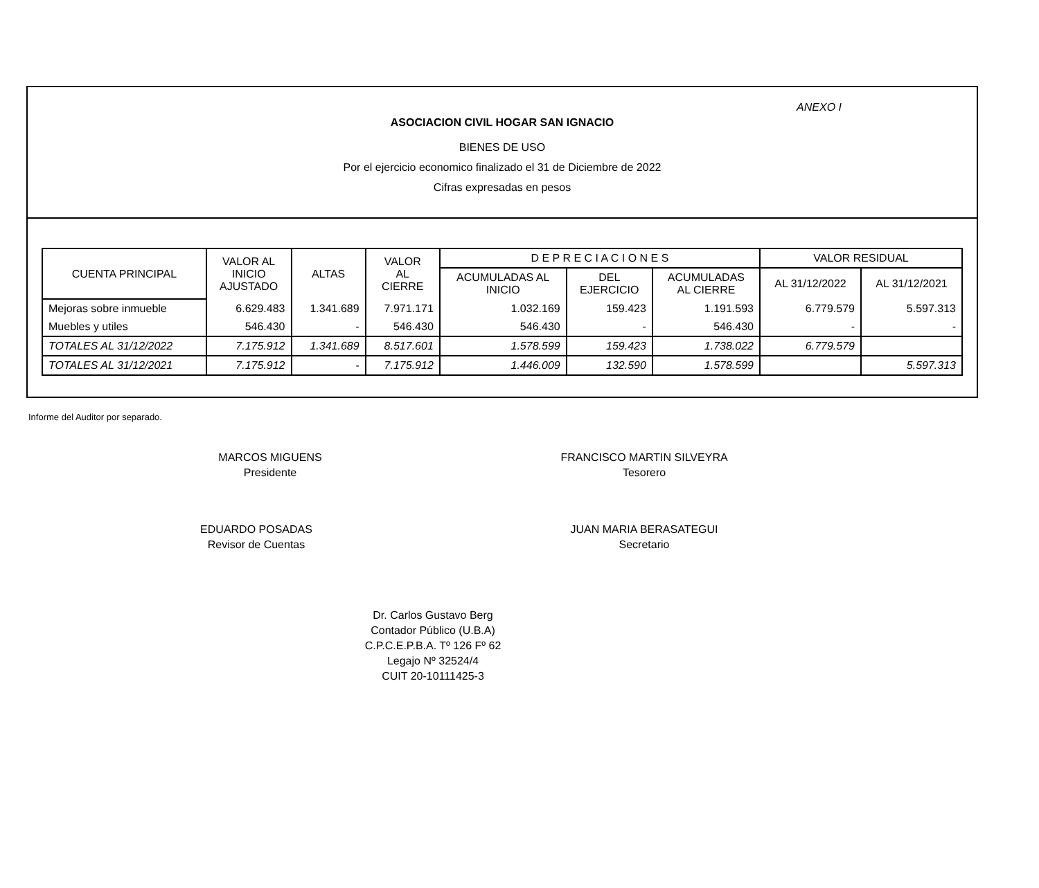ANEXO I
ASOCIACION CIVIL HOGAR SAN IGNACIO
BIENES DE USO
Por el ejercicio economico finalizado el 31 de Diciembre de 2022
Cifras expresadas en pesos
| CUENTA PRINCIPAL | VALOR AL INICIO AJUSTADO | ALTAS | VALOR AL CIERRE | D E P R E C I A C I O N E S | | | VALOR RESIDUAL | |
| --- | --- | --- | --- | --- | --- | --- | --- | --- |
| | | | | ACUMULADAS AL INICIO | DEL EJERCICIO | ACUMULADAS AL CIERRE | | |
| | | | | | | | AL 31/12/2022 | AL 31/12/2021 |
| Mejoras sobre inmueble | 6.629.483 | 1.341.689 | 7.971.171 | 1.032.169 | 159.423 | 1.191.593 | 6.779.579 | 5.597.313 |
| Muebles y utiles | 546.430 | - | 546.430 | 546.430 | - | 546.430 | - | - |
| TOTALES AL 31/12/2022 | 7.175.912 | 1.341.689 | 8.517.601 | 1.578.599 | 159.423 | 1.738.022 | 6.779.579 | |
| TOTALES AL 31/12/2021 | 7.175.912 | - | 7.175.912 | 1.446.009 | 132.590 | 1.578.599 | | 5.597.313 |
Informe del Auditor por separado.
MARCOS MIGUENS
Presidente
FRANCISCO MARTIN SILVEYRA
Tesorero
EDUARDO POSADAS
Revisor de Cuentas
JUAN MARIA BERASATEGUI
Secretario
Dr. Carlos Gustavo Berg
Contador Público (U.B.A)
C.P.C.E.P.B.A. Tº 126 Fº 62
Legajo Nº 32524/4
CUIT 20-10111425-3